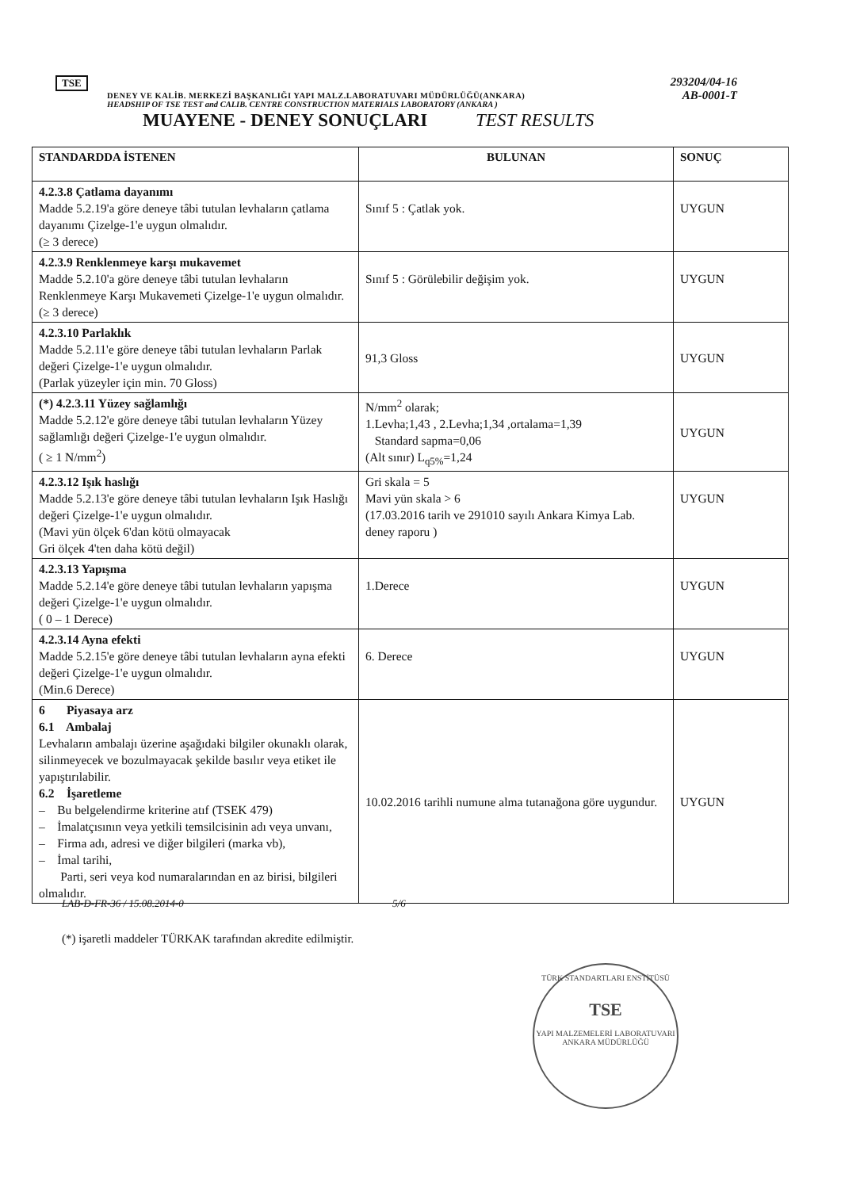293204/04-16
AB-0001-T
TSE
DENEY VE KALİB. MERKEZİ BAŞKANLIĞI YAPI MALZ.LABORATUVARI MÜDÜRLÜĞÜ(ANKARA)
HEADSHIP OF TSE TEST and CALIB. CENTRE CONSTRUCTION MATERIALS LABORATORY (ANKARA )
MUAYENE - DENEY SONUÇLARI TEST RESULTS
| STANDARDDA İSTENEN | BULUNAN | SONUÇ |
| --- | --- | --- |
| 4.2.3.8 Çatlama dayanımı Madde 5.2.19'a göre deneye tâbi tutulan levhaların çatlama dayanımı Çizelge-1'e uygun olmalıdır. (≥ 3 derece) | Sınıf 5 : Çatlak yok. | UYGUN |
| 4.2.3.9 Renklenmeye karşı mukavemet Madde 5.2.10'a göre deneye tâbi tutulan levhaların Renklenmeye Karşı Mukavemeti Çizelge-1'e uygun olmalıdır. (≥ 3 derece) | Sınıf 5 : Görülebilir değişim yok. | UYGUN |
| 4.2.3.10 Parlaklık Madde 5.2.11'e göre deneye tâbi tutulan levhaların Parlak değeri Çizelge-1'e uygun olmalıdır. (Parlak yüzeyler için min. 70 Gloss) | 91,3 Gloss | UYGUN |
| (*) 4.2.3.11 Yüzey sağlamlığı Madde 5.2.12'e göre deneye tâbi tutulan levhaların Yüzey sağlamlığı değeri Çizelge-1'e uygun olmalıdır. ( ≥ 1 N/mm<sup>2</sup>) | N/mm<sup>2</sup> olarak; 1.Levha;1,43 , 2.Levha;1,34 ,ortalama=1,39 Standard sapma=0,06 (Alt sınır) L<sub>q5%</sub>=1,24 | UYGUN |
| 4.2.3.12 Işık haslığı Madde 5.2.13'e göre deneye tâbi tutulan levhaların Işık Haslığı değeri Çizelge-1'e uygun olmalıdır. (Mavi yün ölçek 6'dan kötü olmayacak Gri ölçek 4'ten daha kötü değil) | Gri skala = 5 Mavi yün skala > 6 (17.03.2016 tarih ve 291010 sayılı Ankara Kimya Lab. deney raporu ) | UYGUN |
| 4.2.3.13 Yapışma Madde 5.2.14'e göre deneye tâbi tutulan levhaların yapışma değeri Çizelge-1'e uygun olmalıdır. ( 0 – 1 Derece) | 1.Derece | UYGUN |
| 4.2.3.14 Ayna efekti Madde 5.2.15'e göre deneye tâbi tutulan levhaların ayna efekti değeri Çizelge-1'e uygun olmalıdır. (Min.6 Derece) | 6. Derece | UYGUN |
| 6 Piyasaya arz 6.1 Ambalaj Levhaların ambalajı üzerine aşağıdaki bilgiler okunaklı olarak, silinmeyecek ve bozulmayacak şekilde basılır veya etiket ile yapıştırılabilir. 6.2 İşaretleme – Bu belgelendirme kriterine atıf (TSEK 479) – İmalatçısının veya yetkili temsilcisinin adı veya unvanı, – Firma adı, adresi ve diğer bilgileri (marka vb), – İmal tarihi, Parti, seri veya kod numaralarından en az birisi, bilgileri olmalıdır. | 10.02.2016 tarihli numune alma tutanağona göre uygundur. | UYGUN |
LAB-D-FR-36 / 15.08.2014-0 5/6
(*) işaretli maddeler TÜRKAK tarafından akredite edilmiştir.
TÜRK STANDARTLARI ENSTİTÜSÜ
TSE
YAPI MALZEMELERİ LABORATUVARI ANKARA MÜDÜRLÜĞÜ